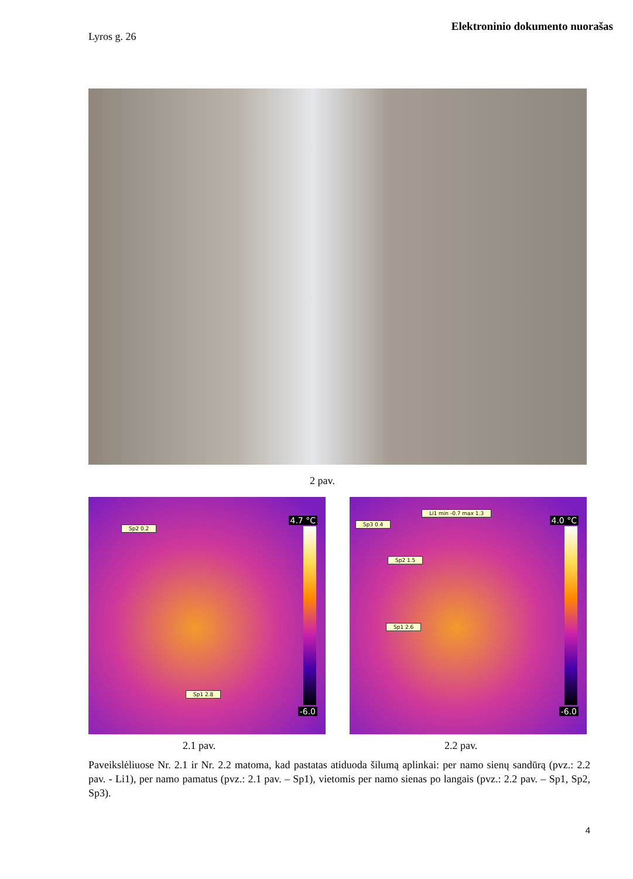Elektroninio dokumento nuorašas
Lyros g. 26
2 pav.
4.7 °C
-6.0
Sp2 0.2
Sp1 2.8
4.0 °C
-6.0
Li1 min -0.7 max 1.3
Sp3 0.4
Sp2 1.5
Sp1 2.6
2.1 pav. 2.2 pav.
Paveikslėliuose Nr. 2.1 ir Nr. 2.2 matoma, kad pastatas atiduoda šilumą aplinkai: per namo sienų sandūrą (pvz.: 2.2 pav. - Li1), per namo pamatus (pvz.: 2.1 pav. – Sp1), vietomis per namo sienas po langais (pvz.: 2.2 pav. – Sp1, Sp2, Sp3).
4